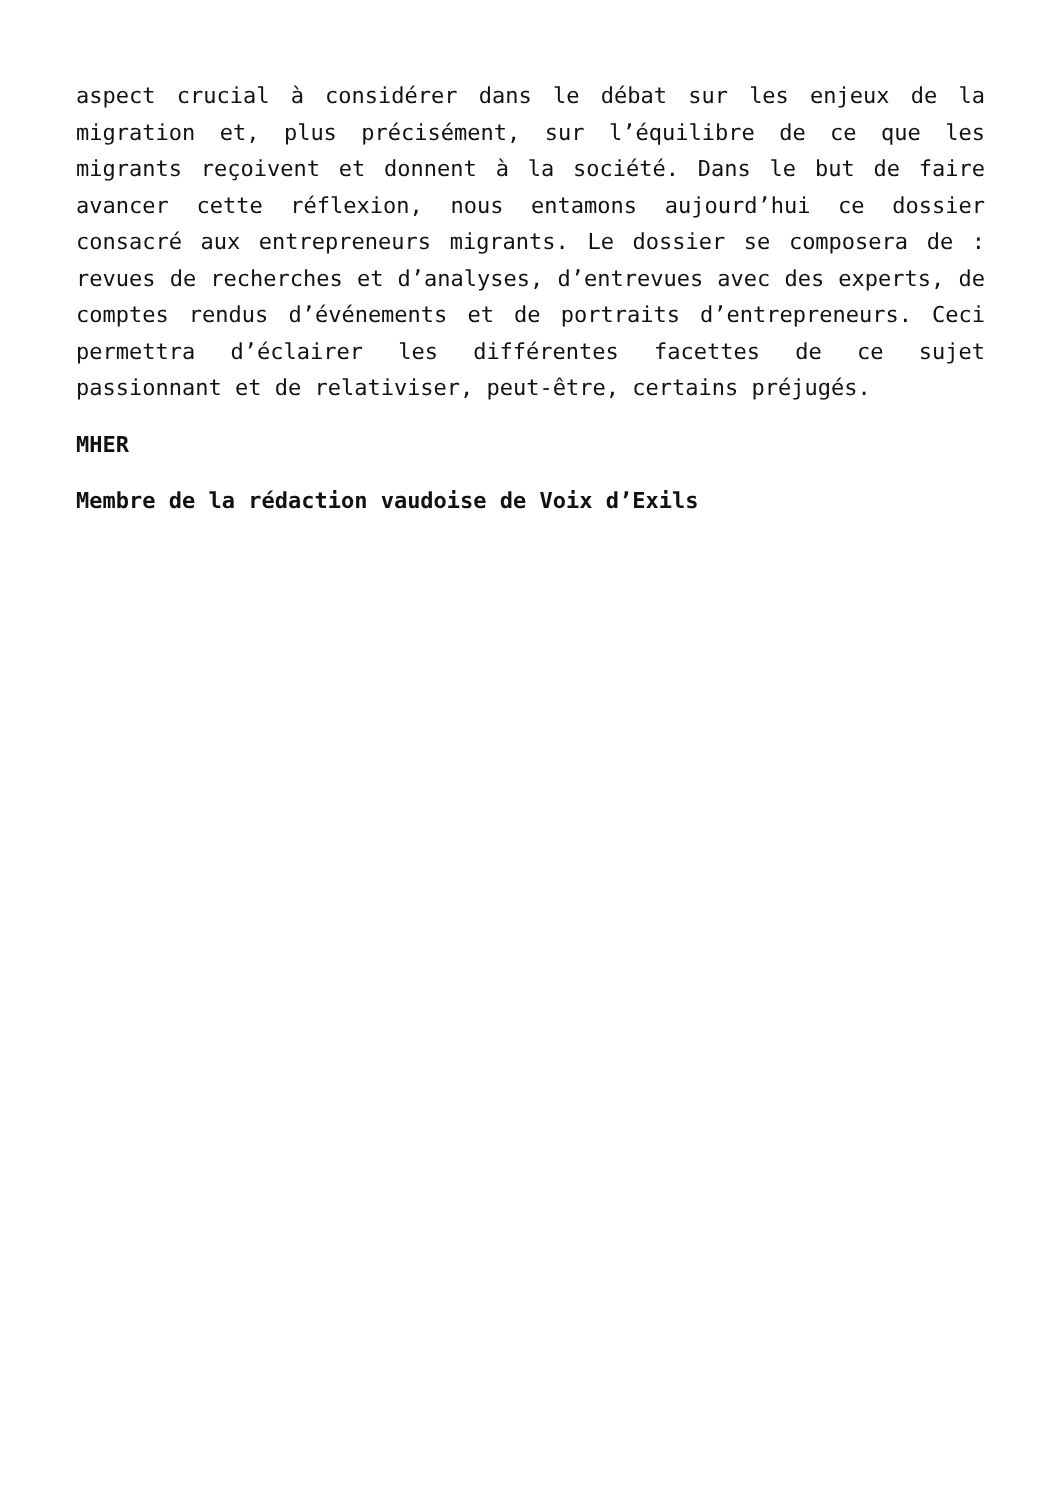aspect crucial à considérer dans le débat sur les enjeux de la migration et, plus précisément, sur l’équilibre de ce que les migrants reçoivent et donnent à la société. Dans le but de faire avancer cette réflexion, nous entamons aujourd’hui ce dossier consacré aux entrepreneurs migrants. Le dossier se composera de : revues de recherches et d’analyses, d’entrevues avec des experts, de comptes rendus d’événements et de portraits d’entrepreneurs. Ceci permettra d’éclairer les différentes facettes de ce sujet passionnant et de relativiser, peut-être, certains préjugés.
MHER
Membre de la rédaction vaudoise de Voix d’Exils